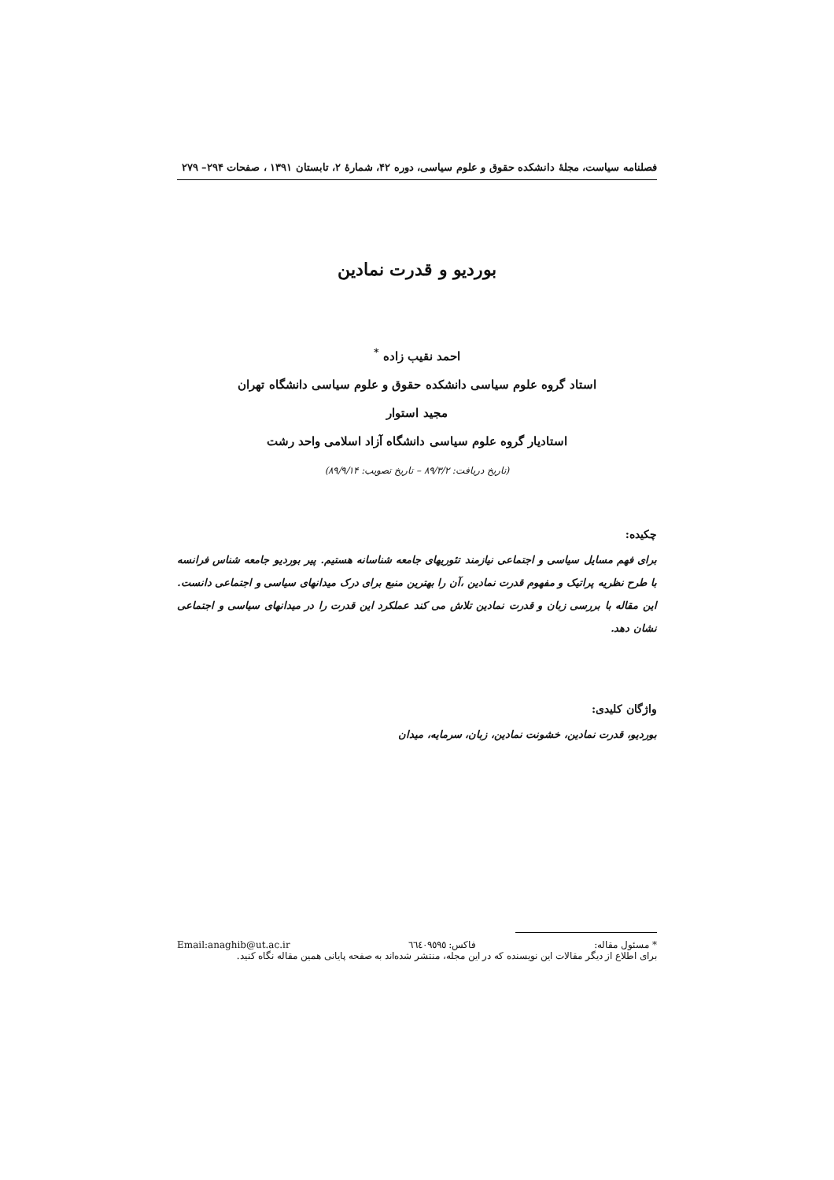فصلنامه سیاست، مجلهٔ دانشکده حقوق و علوم سیاسی، دوره ۴۲، شمارهٔ ۲، تابستان ۱۳۹۱ ، صفحات ۲۹۴– ۲۷۹
بوردیو و قدرت نمادین
احمد نقیب زاده <sup>*</sup>
استاد گروه علوم سیاسی دانشکده حقوق و علوم سیاسی دانشگاه تهران
مجید استوار
استادیار گروه علوم سیاسی دانشگاه آزاد اسلامی واحد رشت
(تاریخ دریافت: ۸۹/۳/۲ – تاریخ تصویب: ۸۹/۹/۱۴)
چکیده:
برای فهم مسایل سیاسی و اجتماعی نیازمند تئوریهای جامعه شناسانه هستیم. پیر بوردیو جامعه شناس فرانسه با طرح نظریه پراتیک و مفهوم قدرت نمادین ،آن را بهترین منبع برای درک میدانهای سیاسی و اجتماعی دانست. این مقاله با بررسی زبان و قدرت نمادین تلاش می کند عملکرد این قدرت را در میدانهای سیاسی و اجتماعی نشان دهد.
واژگان کلیدی:
بوردیو، قدرت نمادین، خشونت نمادین، زبان، سرمایه، میدان
* مسئول مقاله: فاکس: ٦٦٤٠٩٥٩٥ Email:anaghib@ut.ac.ir
برای اطلاع از دیگر مقالات این نویسنده که در این مجله، منتشر شده‌اند به صفحه پایانی همین مقاله نگاه کنید.